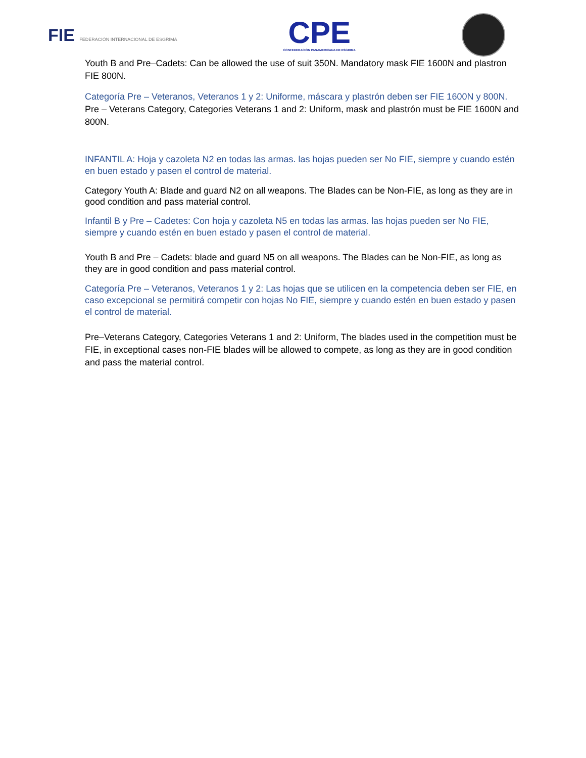FIE FEDERACIÓN INTERNACIONAL DE ESGRIMA
CPE
CONFEDERACIÓN PANAMERICANA DE ESGRIMA
Youth B and Pre–Cadets: Can be allowed the use of suit 350N. Mandatory mask FIE 1600N and plastron FIE 800N.
Categoría Pre – Veteranos, Veteranos 1 y 2: Uniforme, máscara y plastrón deben ser FIE 1600N y 800N.
Pre – Veterans Category, Categories Veterans 1 and 2: Uniform, mask and plastrón must be FIE 1600N and 800N.
INFANTIL A: Hoja y cazoleta N2 en todas las armas. las hojas pueden ser No FIE, siempre y cuando estén en buen estado y pasen el control de material.
Category Youth A: Blade and guard N2 on all weapons. The Blades can be Non-FIE, as long as they are in good condition and pass material control.
Infantil B y Pre – Cadetes: Con hoja y cazoleta N5 en todas las armas. las hojas pueden ser No FIE, siempre y cuando estén en buen estado y pasen el control de material.
Youth B and Pre – Cadets: blade and guard N5 on all weapons. The Blades can be Non-FIE, as long as they are in good condition and pass material control.
Categoría Pre – Veteranos, Veteranos 1 y 2: Las hojas que se utilicen en la competencia deben ser FIE, en caso excepcional se permitirá competir con hojas No FIE, siempre y cuando estén en buen estado y pasen el control de material.
Pre–Veterans Category, Categories Veterans 1 and 2: Uniform, The blades used in the competition must be FIE, in exceptional cases non-FIE blades will be allowed to compete, as long as they are in good condition and pass the material control.